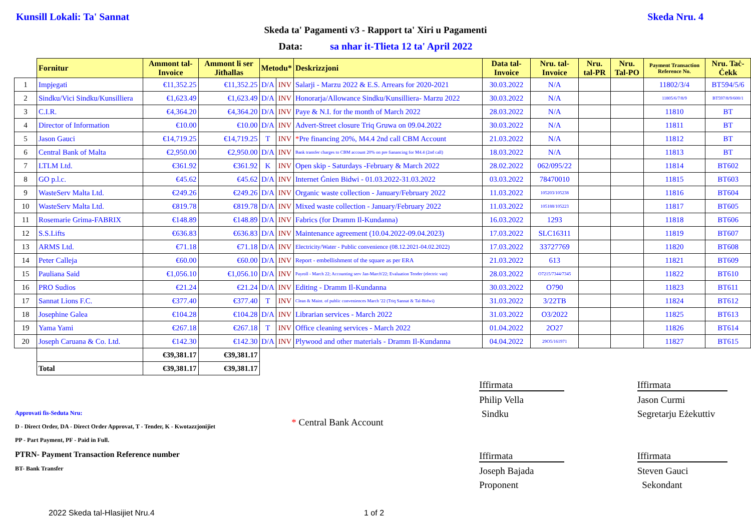Kunsill Lokali: Ta' Sannat Skeda Nru. 4
Skeda ta' Pagamenti v3 - Rapport ta' Xiri u Pagamenti
Data: sa nhar it-Tlieta 12 ta' April 2022
| | Fornitur | Ammont tal-Invoice | Ammont li ser Jitħallas | Metodu* | | Deskrizzjoni | Data tal-Invoice | Nru. tal-Invoice | Nru. tal-PR | Nru. Tal-PO | Payment Transaction Reference No. | Nru. Taċ-Ċekk |
| --- | --- | --- | --- | --- | --- | --- | --- | --- | --- | --- | --- | --- |
| 1 | Impjegati | €11,352.25 | €11,352.25 | D/A | INV | Salarji - Marzu 2022 & E.S. Arrears for 2020-2021 | 30.03.2022 | N/A | | | 11802/3/4 | BT594/5/6 |
| 2 | Sindku/Vici Sindku/Kunsilliera | €1,623.49 | €1,623.49 | D/A | INV | Honorarja/Allowance Sindku/Kunsilliera- Marzu 2022 | 30.03.2022 | N/A | | | 11805/6/7/8/9 | BT597/8/9/600/1 |
| 3 | C.I.R. | €4,364.20 | €4,364.20 | D/A | INV | Paye & N.I. for the month of March 2022 | 28.03.2022 | N/A | | | 11810 | BT |
| 4 | Director of Information | €10.00 | €10.00 | D/A | INV | Advert-Street closure Triq Gruwa on 09.04.2022 | 30.03.2022 | N/A | | | 11811 | BT |
| 5 | Jason Gauci | €14,719.25 | €14,719.25 | T | INV | * Pre financing 20%, M4.4 2nd call CBM Account | 21.03.2022 | N/A | | | 11812 | BT |
| 6 | Central Bank of Malta | €2,950.00 | €2,950.00 | D/A | INV | Bank transfer charges to CBM account 20% on pre fianancing for M4.4 (2nd call) | 18.03.2022 | N/A | | | 11813 | BT |
| 7 | LTLM Ltd. | €361.92 | €361.92 | K | INV | Open skip - Saturdays -February & March 2022 | 28.02.2022 | 062/095/22 | | | 11814 | BT602 |
| 8 | GO p.l.c. | €45.62 | €45.62 | D/A | INV | Internet Ġnien Bidwi - 01.03.2022-31.03.2022 | 03.03.2022 | 78470010 | | | 11815 | BT603 |
| 9 | WasteServ Malta Ltd. | €249.26 | €249.26 | D/A | INV | Organic waste collection - January/February 2022 | 11.03.2022 | 105203/105238 | | | 11816 | BT604 |
| 10 | WasteServ Malta Ltd. | €819.78 | €819.78 | D/A | INV | Mixed waste collection - January/February 2022 | 11.03.2022 | 105188/105223 | | | 11817 | BT605 |
| 11 | Rosemarie Grima-FABRIX | €148.89 | €148.89 | D/A | INV | Fabrics (for Dramm Il-Kundanna) | 16.03.2022 | 1293 | | | 11818 | BT606 |
| 12 | S.S.Lifts | €636.83 | €636.83 | D/A | INV | Maintenance agreement (10.04.2022-09.04.2023) | 17.03.2022 | SLC16311 | | | 11819 | BT607 |
| 13 | ARMS Ltd. | €71.18 | €71.18 | D/A | INV | Electricity/Water - Public convenience (08.12.2021-04.02.2022) | 17.03.2022 | 33727769 | | | 11820 | BT608 |
| 14 | Peter Calleja | €60.00 | €60.00 | D/A | INV | Report - embellishment of the square as per ERA | 21.03.2022 | 613 | | | 11821 | BT609 |
| 15 | Pauliana Said | €1,056.10 | €1,056.10 | D/A | INV | Payroll - March 22; Accounting serv Jan-March'22; Evaluation Tender (electric van) | 28.03.2022 | O7215/7344/7345 | | | 11822 | BT610 |
| 16 | PRO Sudios | €21.24 | €21.24 | D/A | INV | Editing - Dramm Il-Kundanna | 30.03.2022 | O790 | | | 11823 | BT611 |
| 17 | Sannat Lions F.C. | €377.40 | €377.40 | T | INV | Clean & Maint. of public conveniences March '22 (Triq Sannat & Tal-Bidwi) | 31.03.2022 | 3/22TB | | | 11824 | BT612 |
| 18 | Josephine Galea | €104.28 | €104.28 | D/A | INV | Librarian services - March 2022 | 31.03.2022 | O3/2022 | | | 11825 | BT613 |
| 19 | Yama Yami | €267.18 | €267.18 | T | INV | Office cleaning services - March 2022 | 01.04.2022 | 2O27 | | | 11826 | BT614 |
| 20 | Joseph Caruana & Co. Ltd. | €142.30 | €142.30 | D/A | INV | Plywood and other materials - Dramm Il-Kundanna | 04.04.2022 | 29O5/161971 | | | 11827 | BT615 |
| | | €39,381.17 | €39,381.17 | | | | | | | | | |
| | Total | €39,381.17 | €39,381.17 | | | | | | | | | |
Approvati fis-Seduta Nru:
D - Direct Order, DA - Direct Order Approvat, T - Tender, K - Kwotazzjonijiet
PP - Part Payment, PF - Paid in Full.
PTRN- Payment Transaction Reference number
BT- Bank Transfer
* Central Bank Account
Iffirmata
Philip Vella
Sindku
Iffirmata
Joseph Bajada
Proponent
Iffirmata
Jason Curmi
Segretarju Eżekuttiv
Iffirmata
Steven Gauci
Sekondant
2022 Skeda tal-Hlasijiet Nru.4 1 of 2